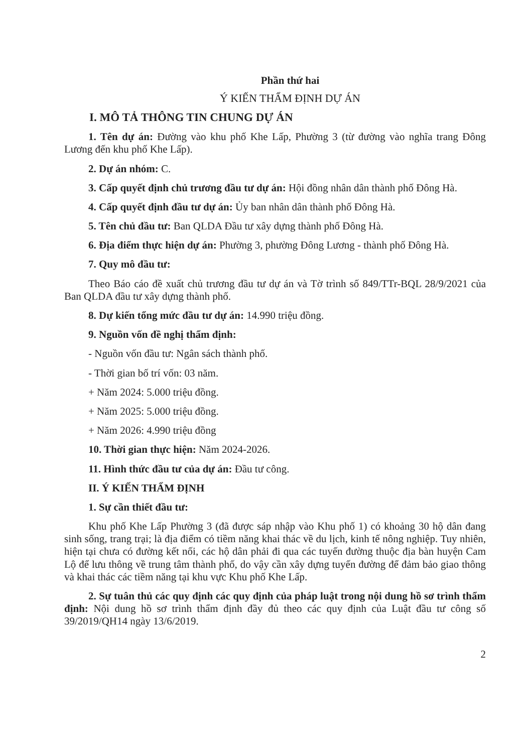Phần thứ hai
Ý KIẾN THẨM ĐỊNH DỰ ÁN
I. MÔ TẢ THÔNG TIN CHUNG DỰ ÁN
1. Tên dự án: Đường vào khu phố Khe Lấp, Phường 3 (từ đường vào nghĩa trang Đông Lương đến khu phố Khe Lấp).
2. Dự án nhóm: C.
3. Cấp quyết định chủ trương đầu tư dự án: Hội đồng nhân dân thành phố Đông Hà.
4. Cấp quyết định đầu tư dự án: Ủy ban nhân dân thành phố Đông Hà.
5. Tên chủ đầu tư: Ban QLDA Đầu tư xây dựng thành phố Đông Hà.
6. Địa điểm thực hiện dự án: Phường 3, phường Đông Lương - thành phố Đông Hà.
7. Quy mô đầu tư:
Theo Báo cáo đề xuất chủ trương đầu tư dự án và Tờ trình số 849/TTr-BQL 28/9/2021 của Ban QLDA đầu tư xây dựng thành phố.
8. Dự kiến tổng mức đầu tư dự án: 14.990 triệu đồng.
9. Nguồn vốn đề nghị thẩm định:
- Nguồn vốn đầu tư: Ngân sách thành phố.
- Thời gian bố trí vốn: 03 năm.
+ Năm 2024: 5.000 triệu đồng.
+ Năm 2025: 5.000 triệu đồng.
+ Năm 2026: 4.990 triệu đồng
10. Thời gian thực hiện: Năm 2024-2026.
11. Hình thức đầu tư của dự án: Đầu tư công.
II. Ý KIẾN THẨM ĐỊNH
1. Sự cần thiết đầu tư:
Khu phố Khe Lấp Phường 3 (đã được sáp nhập vào Khu phố 1) có khoảng 30 hộ dân đang sinh sống, trang trại; là địa điểm có tiềm năng khai thác về du lịch, kinh tế nông nghiệp. Tuy nhiên, hiện tại chưa có đường kết nối, các hộ dân phải đi qua các tuyến đường thuộc địa bàn huyện Cam Lộ để lưu thông về trung tâm thành phố, do vậy cần xây dựng tuyến đường để đảm bảo giao thông và khai thác các tiềm năng tại khu vực Khu phố Khe Lấp.
2. Sự tuân thủ các quy định các quy định của pháp luật trong nội dung hồ sơ trình thẩm định: Nội dung hồ sơ trình thẩm định đầy đủ theo các quy định của Luật đầu tư công số 39/2019/QH14 ngày 13/6/2019.
2